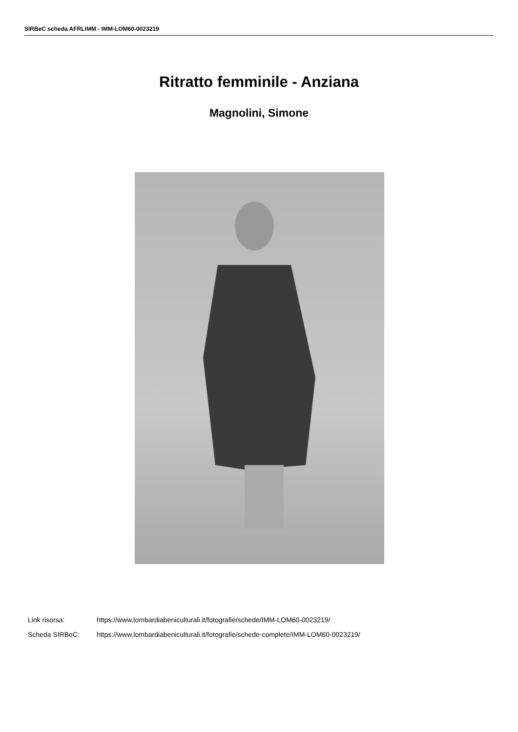SIRBeC scheda AFRLIMM - IMM-LOM60-0023219
Ritratto femminile - Anziana
Magnolini, Simone
Link risorsa: https://www.lombardiabeniculturali.it/fotografie/schede/IMM-LOM60-0023219/
Scheda SIRBeC: https://www.lombardiabeniculturali.it/fotografie/schede-complete/IMM-LOM60-0023219/